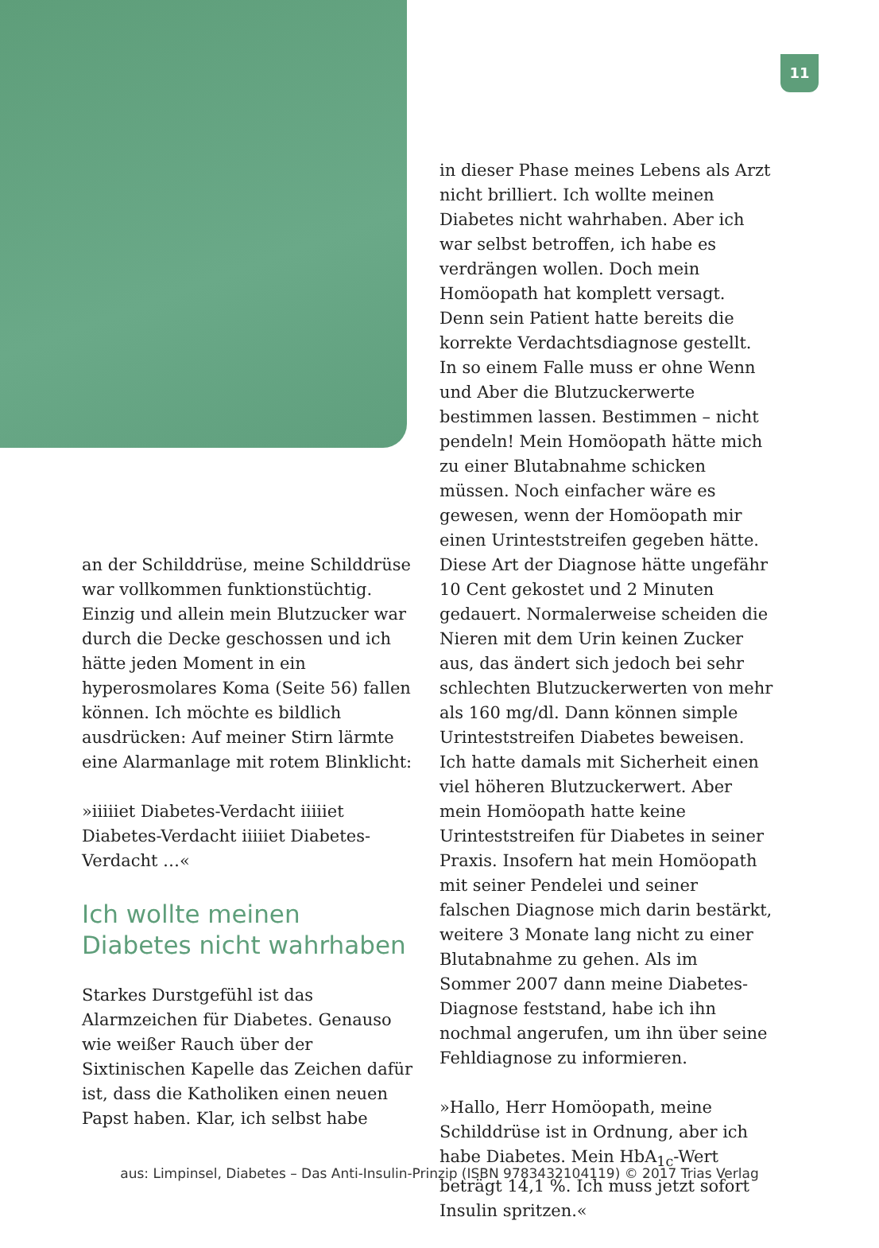11
an der Schilddrüse, meine Schilddrüse war vollkommen funktionstüchtig. Einzig und allein mein Blutzucker war durch die Decke geschossen und ich hätte jeden Moment in ein hyperosmolares Koma (Seite 56) fallen können. Ich möchte es bildlich ausdrücken: Auf meiner Stirn lärmte eine Alarmanlage mit rotem Blinklicht:
»iiiiiet Diabetes-Verdacht iiiiiet Diabetes-Verdacht iiiiiet Diabetes-Verdacht …«
Ich wollte meinen Diabetes nicht wahrhaben
Starkes Durstgefühl ist das Alarmzeichen für Diabetes. Genauso wie weißer Rauch über der Sixtinischen Kapelle das Zeichen dafür ist, dass die Katholiken einen neuen Papst haben. Klar, ich selbst habe
in dieser Phase meines Lebens als Arzt nicht brilliert. Ich wollte meinen Diabetes nicht wahrhaben. Aber ich war selbst betroffen, ich habe es verdrängen wollen. Doch mein Homöopath hat komplett versagt. Denn sein Patient hatte bereits die korrekte Verdachtsdiagnose gestellt. In so einem Falle muss er ohne Wenn und Aber die Blutzuckerwerte bestimmen lassen. Bestimmen – nicht pendeln! Mein Homöopath hätte mich zu einer Blutabnahme schicken müssen. Noch einfacher wäre es gewesen, wenn der Homöopath mir einen Urinteststreifen gegeben hätte. Diese Art der Diagnose hätte ungefähr 10 Cent gekostet und 2 Minuten gedauert. Normalerweise scheiden die Nieren mit dem Urin keinen Zucker aus, das ändert sich jedoch bei sehr schlechten Blutzuckerwerten von mehr als 160 mg/dl. Dann können simple Urinteststreifen Diabetes beweisen. Ich hatte damals mit Sicherheit einen viel höheren Blutzuckerwert. Aber mein Homöopath hatte keine Urinteststreifen für Diabetes in seiner Praxis. Insofern hat mein Homöopath mit seiner Pendelei und seiner falschen Diagnose mich darin bestärkt, weitere 3 Monate lang nicht zu einer Blutabnahme zu gehen. Als im Sommer 2007 dann meine Diabetes-Diagnose feststand, habe ich ihn nochmal angerufen, um ihn über seine Fehldiagnose zu informieren.
»Hallo, Herr Homöopath, meine Schilddrüse ist in Ordnung, aber ich habe Diabetes. Mein HbA<sub>1c</sub>-Wert beträgt 14,1 %. Ich muss jetzt sofort Insulin spritzen.«
aus: Limpinsel, Diabetes – Das Anti-Insulin-Prinzip (ISBN 9783432104119) © 2017 Trias Verlag